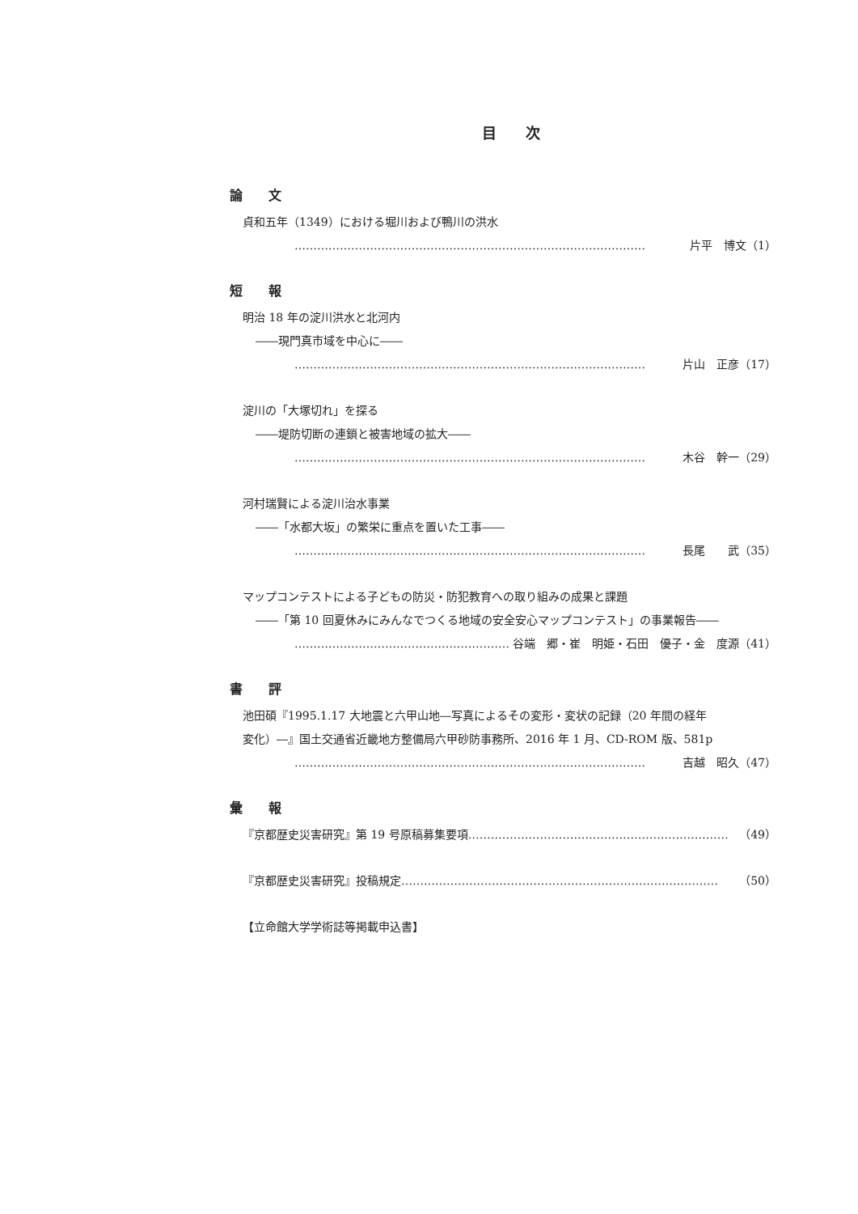目　　次
論　　文
貞和五年（1349）における堀川および鴨川の洪水
………………………………………………………………………………… 片平　博文（1）
短　　報
明治 18 年の淀川洪水と北河内
――現門真市域を中心に――
………………………………………………………………………………… 片山　正彦（17）
淀川の「大塚切れ」を探る
――堤防切断の連鎖と被害地域の拡大――
………………………………………………………………………………… 木谷　幹一（29）
河村瑞賢による淀川治水事業
――「水都大坂」の繁栄に重点を置いた工事――
………………………………………………………………………………… 長尾　　武（35）
マップコンテストによる子どもの防災・防犯教育への取り組みの成果と課題
――「第 10 回夏休みにみんなでつくる地域の安全安心マップコンテスト」の事業報告――
………………………………………………… 谷端　郷・崔　明姫・石田　優子・金　度源（41）
書　　評
池田碩『1995.1.17 大地震と六甲山地―写真によるその変形・変状の記録（20 年間の経年
変化）―』国土交通省近畿地方整備局六甲砂防事務所、2016 年 1 月、CD-ROM 版、581p
………………………………………………………………………………… 吉越　昭久（47）
彙　　報
『京都歴史災害研究』第 19 号原稿募集要項 …………………………………………………………… （49）
『京都歴史災害研究』投稿規定 ………………………………………………………………………… （50）
【立命館大学学術誌等掲載申込書】